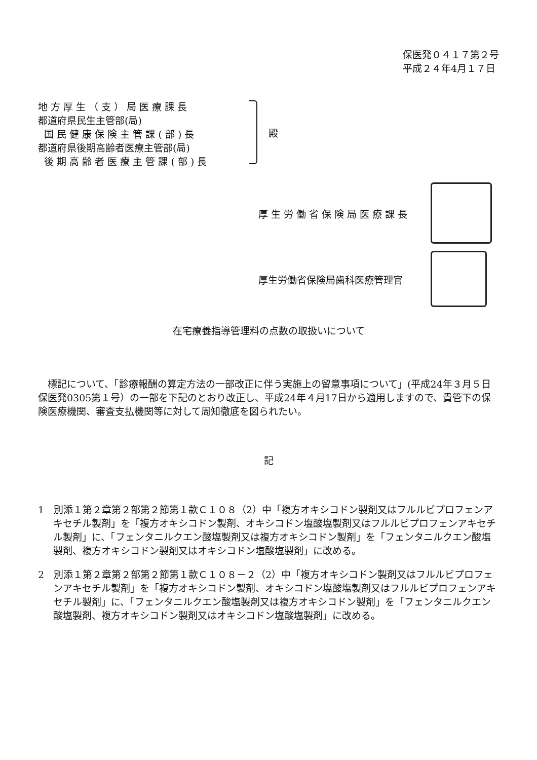保医発０４１７第２号
平成２４年4月１７日
地 方 厚 生 （ 支 ） 局 医 療 課 長
都道府県民生主管部(局)
国 民 健 康 保 険 主 管 課 ( 部 ) 長
都道府県後期高齢者医療主管部(局)
後 期 高 齢 者 医 療 主 管 課 ( 部 ) 長
殿
厚生労働省保険局医療課長
厚生労働省保険局歯科医療管理官
在宅療養指導管理料の点数の取扱いについて
標記について、「診療報酬の算定方法の一部改正に伴う実施上の留意事項について」(平成24年３月５日保医発0305第１号）の一部を下記のとおり改正し、平成24年４月17日から適用しますので、貴管下の保険医療機関、審査支払機関等に対して周知徹底を図られたい。
記
1　別添１第２章第２部第２節第１款Ｃ１０８（2）中「複方オキシコドン製剤又はフルルビプロフェンアキセチル製剤」を「複方オキシコドン製剤、オキシコドン塩酸塩製剤又はフルルビプロフェンアキセチル製剤」に、「フェンタニルクエン酸塩製剤又は複方オキシコドン製剤」を「フェンタニルクエン酸塩製剤、複方オキシコドン製剤又はオキシコドン塩酸塩製剤」に改める。
2　別添１第２章第２部第２節第１款Ｃ１０８－２（2）中「複方オキシコドン製剤又はフルルビプロフェンアキセチル製剤」を「複方オキシコドン製剤、オキシコドン塩酸塩製剤又はフルルビプロフェンアキセチル製剤」に、「フェンタニルクエン酸塩製剤又は複方オキシコドン製剤」を「フェンタニルクエン酸塩製剤、複方オキシコドン製剤又はオキシコドン塩酸塩製剤」に改める。